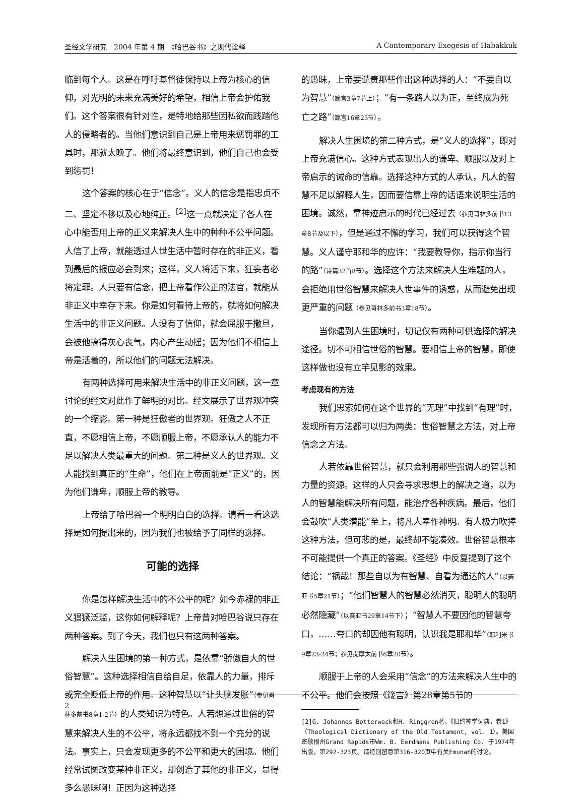圣经文学研究　2004 年第 4 期　《哈巴谷书》之现代诠释 A Contemporary Exegesis of Habakkuk
临到每个人。这是在呼吁基督徒保持以上帝为核心的信仰，对光明的未来充满美好的希望，相信上帝会护佑我们。这个答案很有针对性，是特地给那些因私欲而践踏他人的侵略者的。当他们意识到自己是上帝用来惩罚罪的工具时，那就太晚了。他们将最终意识到，他们自己也会受到惩罚！
这个答案的核心在于“信念”。义人的信念是指忠贞不二、坚定不移以及心地纯正。<sup>[2]</sup>这一点就决定了各人在心中能否用上帝的正义来解决人生中的种种不公平问题。人信了上帝，就能透过人世生活中暂时存在的非正义，看到最后的报应必会到来；这样，义人将活下来，狂妄者必将定罪。人只要有信念，把上帝看作公正的法官，就能从非正义中幸存下来。你是如何看待上帝的，就将如何解决生活中的非正义问题。人没有了信仰，就会屈服于撒旦，会被他搞得灰心丧气，内心产生动摇；因为他们不相信上帝是活着的，所以他们的问题无法解决。
有两种选择可用来解决生活中的非正义问题，这一章讨论的经文对此作了鲜明的对比。经文展示了世界观冲突的一个缩影。第一种是狂傲者的世界观。狂傲之人不正直，不愿相信上帝，不愿顺服上帝，不愿承认人的能力不足以解决人类最重大的问题。第二种是义人的世界观。义人能找到真正的“生命”，他们在上帝面前是“正义”的，因为他们谦卑，顺服上帝的教导。
上帝给了哈巴谷一个明明白白的选择。请看一看这选择是如何提出来的，因为我们也被给予了同样的选择。
可能的选择
你是怎样解决生活中的不公平的呢？如今赤裸的非正义猖獗泛滥，这你如何解释呢？上帝曾对哈巴谷说只存在两种答案。到了今天，我们也只有这两种答案。
解决人生困境的第一种方式，是依靠“骄傲自大的世俗智慧”。这种选择相信自给自足，依靠人的力量，排斥或完全贬低上帝的作用。这种智慧以“让头脑发胀”（参见哥林多前书8章1-2节）的人类知识为特色。人若想通过世俗的智慧来解决人生的不公平，将永远都找不到一个充分的说法。事实上，只会发现更多的不公平和更大的困境。他们经常试图改变某种非正义，却创造了其他的非正义，显得多么愚昧啊！正因为这种选择
的愚昧，上帝要谴责那些作出这种选择的人：“不要自以为智慧”（箴言3章7节上）；“有一条路人以为正，至终成为死亡之路”（箴言16章25节）。
解决人生困境的第二种方式，是“义人的选择”，即对上帝充满信心。这种方式表现出人的谦卑、顺服以及对上帝启示的诫命的信靠。选择这种方式的人承认，凡人的智慧不足以解释人生，因而要信靠上帝的话语来说明生活的困境。诚然，靠神迹启示的时代已经过去（参见哥林多前书13章8节及以下），但是通过不懈的学习，我们可以获得这个智慧。义人谨守耶和华的应许：“我要教导你，指示你当行的路”（诗篇32首8节）。选择这个方法来解决人生难题的人，会拒绝用世俗智慧来解决人世事件的诱惑，从而避免出现更严重的问题（参见哥林多前书3章18节）。
当你遇到人生困境时，切记仅有两种可供选择的解决途径。切不可相信世俗的智慧。要相信上帝的智慧，即使这样做也没有立竿见影的效果。
考虑现有的方法
我们思索如何在这个世界的“无理”中找到“有理”时，发现所有方法都可以归为两类：世俗智慧之方法，对上帝信念之方法。
人若依靠世俗智慧，就只会利用那些强调人的智慧和力量的资源。这样的人只会寻求思想上的解决之道，以为人的智慧能解决所有问题，能治疗各种疾病。最后，他们会鼓吹“人类潜能”至上，将凡人奉作神明。有人极力吹捧这种方法，但可悲的是，最终却不能凑效。世俗智慧根本不可能提供一个真正的答案。《圣经》中反复提到了这个结论：“祸哉！那些自以为有智慧、自看为通达的人”（以赛亚书5章21节）；“他们智慧人的智慧必然消灭，聪明人的聪明必然隐藏”（以赛亚书29章14节下）；“智慧人不要因他的智慧夸口，……夸口的却因他有聪明，认识我是耶和华”（耶利米书9章23-24节；参见提摩太前书6章20节）。
顺服于上帝的人会采用“信念”的方法来解决人生中的不公平。他们会按照《箴言》第28章第5节的
[2]G. Johannes Botterweck和H. Ringgren著，《旧约神学词典，卷1》（Theological Dictionary of the Old Testament, vol. 1）。美国密歇根州Grand Rapids市Wm. B. Eerdmans Publishing Co. 于1974年出版，第292-323页。请特别留意第316-320页中有关Emunah的讨论。
2